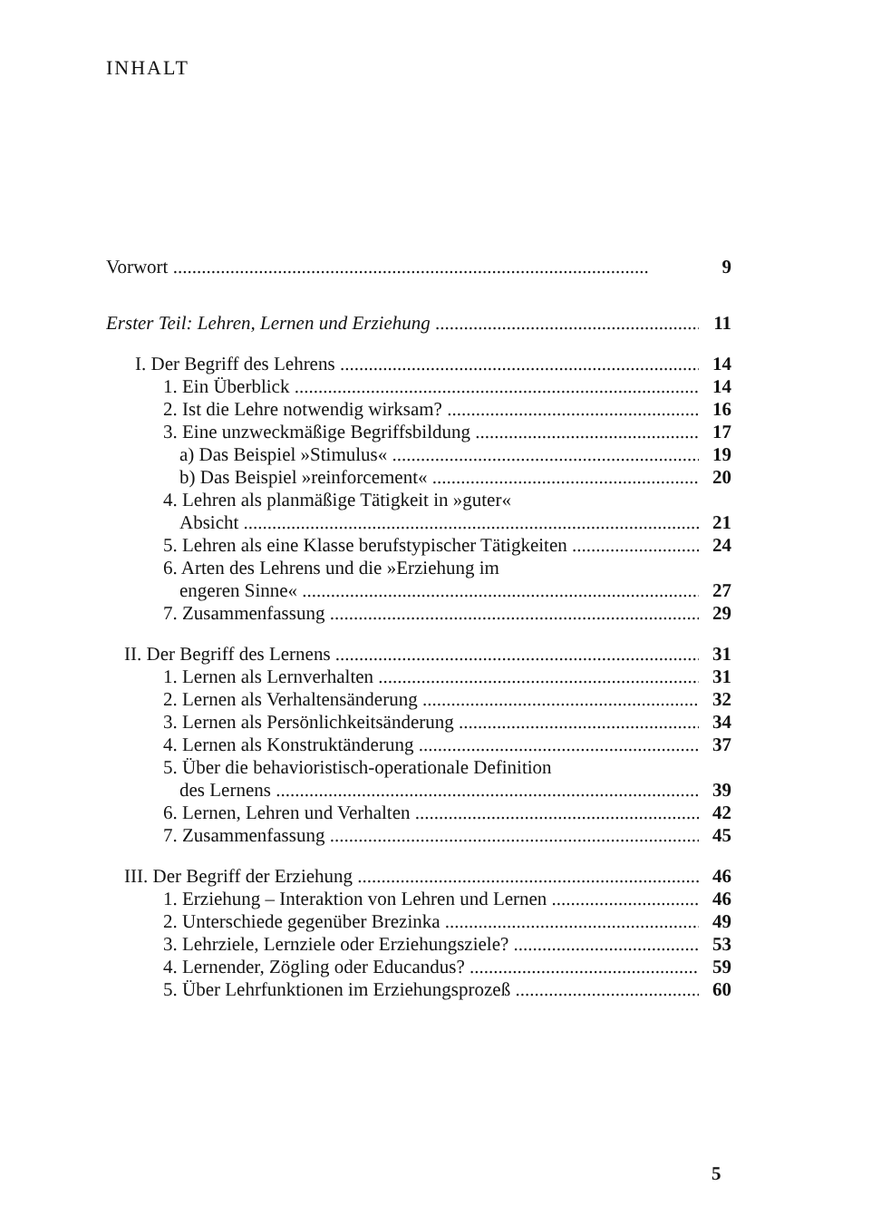INHALT
Vorwort 9
Erster Teil: Lehren, Lernen und Erziehung 11
I. Der Begriff des Lehrens 14
1. Ein Überblick 14
2. Ist die Lehre notwendig wirksam? 16
3. Eine unzweckmäßige Begriffsbildung 17
a) Das Beispiel »Stimulus« 19
b) Das Beispiel »reinforcement« 20
4. Lehren als planmäßige Tätigkeit in »guter«
Absicht 21
5. Lehren als eine Klasse berufstypischer Tätigkeiten 24
6. Arten des Lehrens und die »Erziehung im
engeren Sinne« 27
7. Zusammenfassung 29
II. Der Begriff des Lernens 31
1. Lernen als Lernverhalten 31
2. Lernen als Verhaltensänderung 32
3. Lernen als Persönlichkeitsänderung 34
4. Lernen als Konstruktänderung 37
5. Über die behavioristisch-operationale Definition
des Lernens 39
6. Lernen, Lehren und Verhalten 42
7. Zusammenfassung 45
III. Der Begriff der Erziehung 46
1. Erziehung – Interaktion von Lehren und Lernen 46
2. Unterschiede gegenüber Brezinka 49
3. Lehrziele, Lernziele oder Erziehungsziele? 53
4. Lernender, Zögling oder Educandus? 59
5. Über Lehrfunktionen im Erziehungsprozeß 60
5